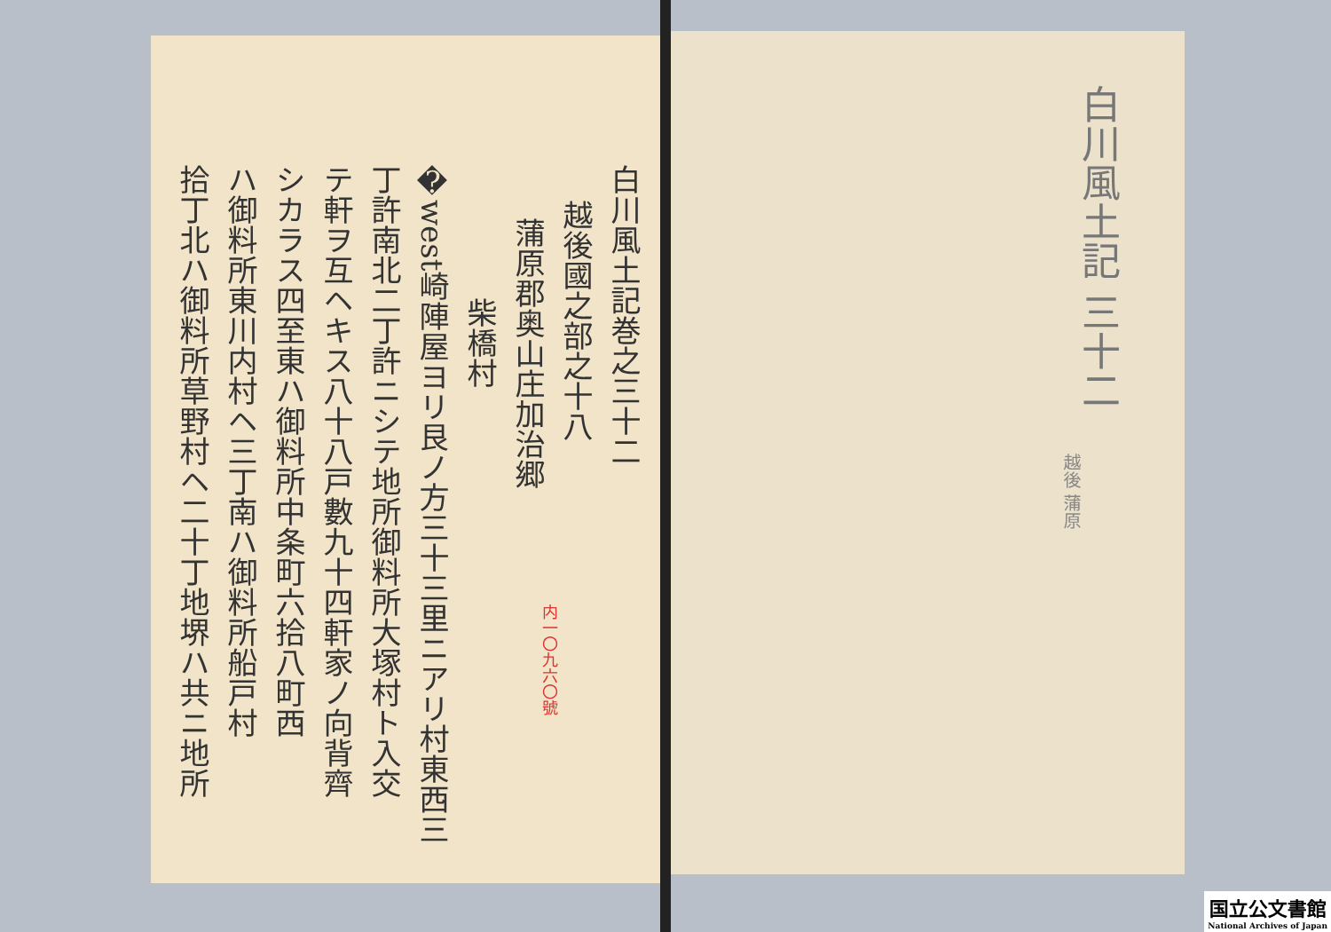白川風土記巻之三十二
越後國之部之十八
蒲原郡奥山庄加治郷
柴橋村
�west崎陣屋ヨリ艮ノ方三十三里ニアリ村東西三
丁許南北二丁許ニシテ地所御料所大塚村ト入交
テ軒ヲ互ヘキス八十八戸數九十四軒家ノ向背齊
シカラス四至東ハ御料所中条町六拾八町西
ハ御料所東川内村ヘ三丁南ハ御料所船戸村
拾丁北ハ御料所草野村ヘ二十丁地堺ハ共ニ地所
内一〇九六〇號
白川風土記 三十二
越後 蒲原
国立公文書館
National Archives of Japan